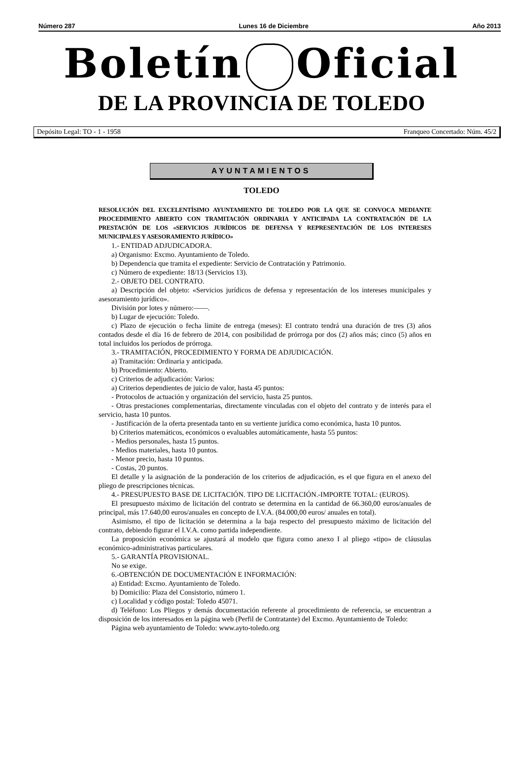Número 287 Lunes 16 de Diciembre Año 2013
Boletín Oficial
DE LA PROVINCIA DE TOLEDO
Depósito Legal: TO - 1 - 1958 Franqueo Concertado: Núm. 45/2
AYUNTAMIENTOS
TOLEDO
RESOLUCIÓN DEL EXCELENTÍSIMO AYUNTAMIENTO DE TOLEDO POR LA QUE SE CONVOCA MEDIANTE PROCEDIMIENTO ABIERTO CON TRAMITACIÓN ORDINARIA Y ANTICIPADA LA CONTRATACIÓN DE LA PRESTACIÓN DE LOS «SERVICIOS JURÍDICOS DE DEFENSA Y REPRESENTACIÓN DE LOS INTERESES MUNICIPALES Y ASESORAMIENTO JURÍDICO»
1.- ENTIDAD ADJUDICADORA.
a) Organismo: Excmo. Ayuntamiento de Toledo.
b) Dependencia que tramita el expediente: Servicio de Contratación y Patrimonio.
c) Número de expediente: 18/13 (Servicios 13).
2.- OBJETO DEL CONTRATO.
a) Descripción del objeto: «Servicios jurídicos de defensa y representación de los intereses municipales y asesoramiento jurídico».
División por lotes y número:——.
b) Lugar de ejecución: Toledo.
c) Plazo de ejecución o fecha límite de entrega (meses): El contrato tendrá una duración de tres (3) años contados desde el día 16 de febrero de 2014, con posibilidad de prórroga por dos (2) años más; cinco (5) años en total incluidos los períodos de prórroga.
3.- TRAMITACIÓN, PROCEDIMIENTO Y FORMA DE ADJUDICACIÓN.
a) Tramitación: Ordinaria y anticipada.
b) Procedimiento: Abierto.
c) Criterios de adjudicación: Varios:
a) Criterios dependientes de juicio de valor, hasta 45 puntos:
- Protocolos de actuación y organización del servicio, hasta 25 puntos.
- Otras prestaciones complementarias, directamente vinculadas con el objeto del contrato y de interés para el servicio, hasta 10 puntos.
- Justificación de la oferta presentada tanto en su vertiente jurídica como económica, hasta 10 puntos.
b) Criterios matemáticos, económicos o evaluables automáticamente, hasta 55 puntos:
- Medios personales, hasta 15 puntos.
- Medios materiales, hasta 10 puntos.
- Menor precio, hasta 10 puntos.
- Costas, 20 puntos.
El detalle y la asignación de la ponderación de los criterios de adjudicación, es el que figura en el anexo del pliego de prescripciones técnicas.
4.- PRESUPUESTO BASE DE LICITACIÓN. TIPO DE LICITACIÓN.-IMPORTE TOTAL: (EUROS).
El presupuesto máximo de licitación del contrato se determina en la cantidad de 66.360,00 euros/anuales de principal, más 17.640,00 euros/anuales en concepto de I.V.A. (84.000,00 euros/ anuales en total).
Asimismo, el tipo de licitación se determina a la baja respecto del presupuesto máximo de licitación del contrato, debiendo figurar el I.V.A. como partida independiente.
La proposición económica se ajustará al modelo que figura como anexo I al pliego «tipo» de cláusulas económico-administrativas particulares.
5.- GARANTÍA PROVISIONAL.
No se exige.
6.-OBTENCIÓN DE DOCUMENTACIÓN E INFORMACIÓN:
a) Entidad: Excmo. Ayuntamiento de Toledo.
b) Domicilio: Plaza del Consistorio, número 1.
c) Localidad y código postal: Toledo 45071.
d) Teléfono: Los Pliegos y demás documentación referente al procedimiento de referencia, se encuentran a disposición de los interesados en la página web (Perfil de Contratante) del Excmo. Ayuntamiento de Toledo:
Página web ayuntamiento de Toledo: www.ayto-toledo.org